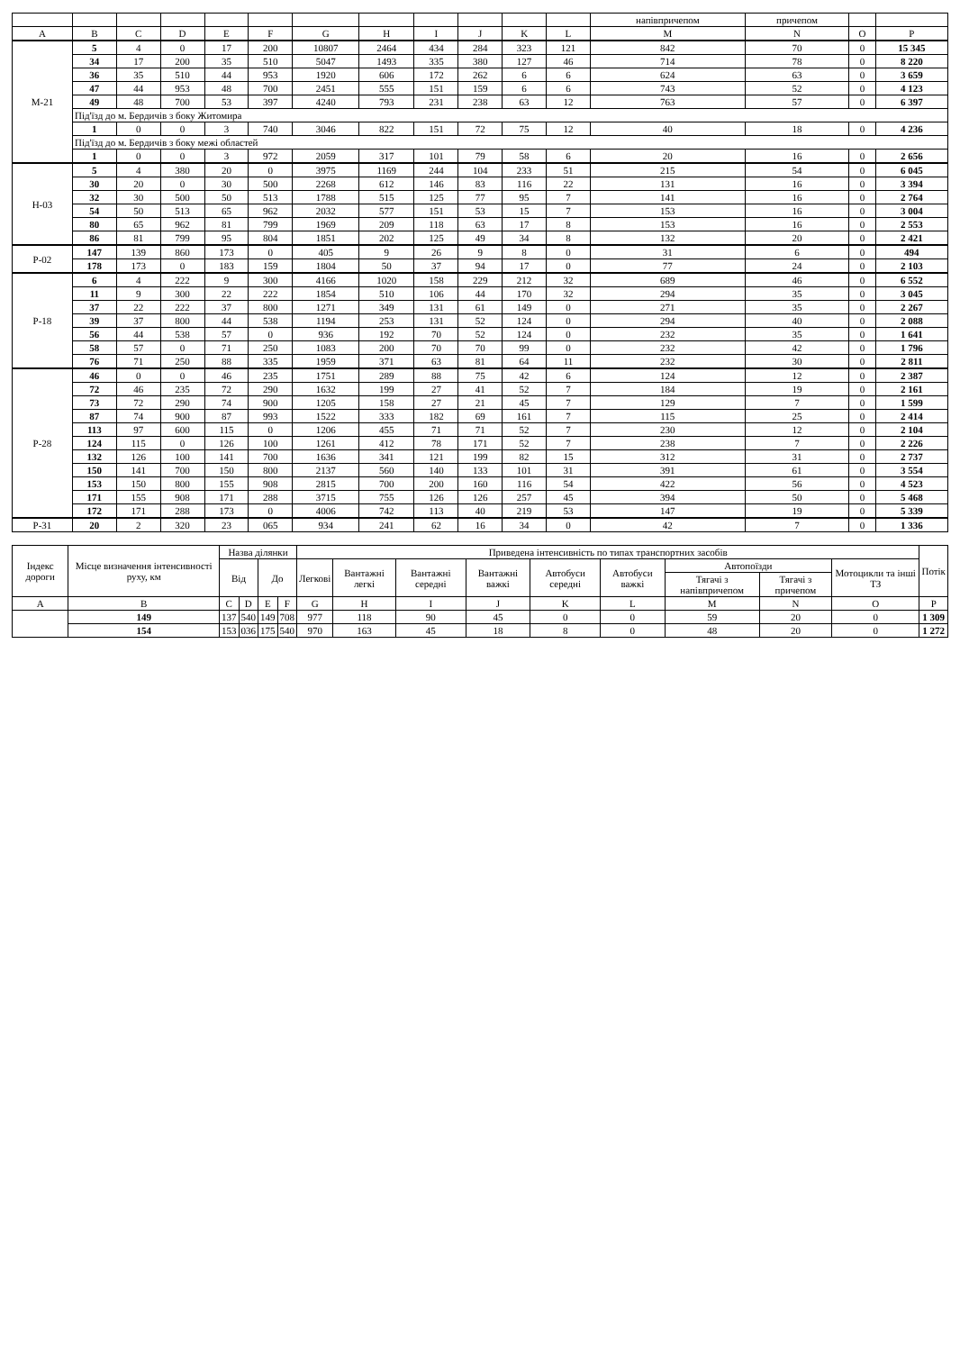| | | | | | | | | | | | | напівпричепом | причепом | | |
| --- | --- | --- | --- | --- | --- | --- | --- | --- | --- | --- | --- | --- | --- | --- | --- |
| A | B | C | D | E | F | G | H | I | J | K | L | M | N | O | P |
| М-21 | 5 | 4 | 0 | 17 | 200 | 10807 | 2464 | 434 | 284 | 323 | 121 | 842 | 70 | 0 | 15 345 |
| | 34 | 17 | 200 | 35 | 510 | 5047 | 1493 | 335 | 380 | 127 | 46 | 714 | 78 | 0 | 8 220 |
| | 36 | 35 | 510 | 44 | 953 | 1920 | 606 | 172 | 262 | 6 | 6 | 624 | 63 | 0 | 3 659 |
| | 47 | 44 | 953 | 48 | 700 | 2451 | 555 | 151 | 159 | 6 | 6 | 743 | 52 | 0 | 4 123 |
| | 49 | 48 | 700 | 53 | 397 | 4240 | 793 | 231 | 238 | 63 | 12 | 763 | 57 | 0 | 6 397 |
| | Під'їзд до м. Бердичів з боку Житомира | | | | | | | | | | | | | | |
| | 1 | 0 | 0 | 3 | 740 | 3046 | 822 | 151 | 72 | 75 | 12 | 40 | 18 | 0 | 4 236 |
| | Під'їзд до м. Бердичів з боку межі областей | | | | | | | | | | | | | | |
| | 1 | 0 | 0 | 3 | 972 | 2059 | 317 | 101 | 79 | 58 | 6 | 20 | 16 | 0 | 2 656 |
| Н-03 | 5 | 4 | 380 | 20 | 0 | 3975 | 1169 | 244 | 104 | 233 | 51 | 215 | 54 | 0 | 6 045 |
| | 30 | 20 | 0 | 30 | 500 | 2268 | 612 | 146 | 83 | 116 | 22 | 131 | 16 | 0 | 3 394 |
| | 32 | 30 | 500 | 50 | 513 | 1788 | 515 | 125 | 77 | 95 | 7 | 141 | 16 | 0 | 2 764 |
| | 54 | 50 | 513 | 65 | 962 | 2032 | 577 | 151 | 53 | 15 | 7 | 153 | 16 | 0 | 3 004 |
| | 80 | 65 | 962 | 81 | 799 | 1969 | 209 | 118 | 63 | 17 | 8 | 153 | 16 | 0 | 2 553 |
| | 86 | 81 | 799 | 95 | 804 | 1851 | 202 | 125 | 49 | 34 | 8 | 132 | 20 | 0 | 2 421 |
| Р-02 | 147 | 139 | 860 | 173 | 0 | 405 | 9 | 26 | 9 | 8 | 0 | 31 | 6 | 0 | 494 |
| | 178 | 173 | 0 | 183 | 159 | 1804 | 50 | 37 | 94 | 17 | 0 | 77 | 24 | 0 | 2 103 |
| Р-18 | 6 | 4 | 222 | 9 | 300 | 4166 | 1020 | 158 | 229 | 212 | 32 | 689 | 46 | 0 | 6 552 |
| | 11 | 9 | 300 | 22 | 222 | 1854 | 510 | 106 | 44 | 170 | 32 | 294 | 35 | 0 | 3 045 |
| | 37 | 22 | 222 | 37 | 800 | 1271 | 349 | 131 | 61 | 149 | 0 | 271 | 35 | 0 | 2 267 |
| | 39 | 37 | 800 | 44 | 538 | 1194 | 253 | 131 | 52 | 124 | 0 | 294 | 40 | 0 | 2 088 |
| | 56 | 44 | 538 | 57 | 0 | 936 | 192 | 70 | 52 | 124 | 0 | 232 | 35 | 0 | 1 641 |
| | 58 | 57 | 0 | 71 | 250 | 1083 | 200 | 70 | 70 | 99 | 0 | 232 | 42 | 0 | 1 796 |
| | 76 | 71 | 250 | 88 | 335 | 1959 | 371 | 63 | 81 | 64 | 11 | 232 | 30 | 0 | 2 811 |
| Р-28 | 46 | 0 | 0 | 46 | 235 | 1751 | 289 | 88 | 75 | 42 | 6 | 124 | 12 | 0 | 2 387 |
| | 72 | 46 | 235 | 72 | 290 | 1632 | 199 | 27 | 41 | 52 | 7 | 184 | 19 | 0 | 2 161 |
| | 73 | 72 | 290 | 74 | 900 | 1205 | 158 | 27 | 21 | 45 | 7 | 129 | 7 | 0 | 1 599 |
| | 87 | 74 | 900 | 87 | 993 | 1522 | 333 | 182 | 69 | 161 | 7 | 115 | 25 | 0 | 2 414 |
| | 113 | 97 | 600 | 115 | 0 | 1206 | 455 | 71 | 71 | 52 | 7 | 230 | 12 | 0 | 2 104 |
| | 124 | 115 | 0 | 126 | 100 | 1261 | 412 | 78 | 171 | 52 | 7 | 238 | 7 | 0 | 2 226 |
| | 132 | 126 | 100 | 141 | 700 | 1636 | 341 | 121 | 199 | 82 | 15 | 312 | 31 | 0 | 2 737 |
| | 150 | 141 | 700 | 150 | 800 | 2137 | 560 | 140 | 133 | 101 | 31 | 391 | 61 | 0 | 3 554 |
| | 153 | 150 | 800 | 155 | 908 | 2815 | 700 | 200 | 160 | 116 | 54 | 422 | 56 | 0 | 4 523 |
| | 171 | 155 | 908 | 171 | 288 | 3715 | 755 | 126 | 126 | 257 | 45 | 394 | 50 | 0 | 5 468 |
| | 172 | 171 | 288 | 173 | 0 | 4006 | 742 | 113 | 40 | 219 | 53 | 147 | 19 | 0 | 5 339 |
| Р-31 | 20 | 2 | 320 | 23 | 065 | 934 | 241 | 62 | 16 | 34 | 0 | 42 | 7 | 0 | 1 336 |
| Індекс дороги | Місце визначення інтенсивності руху, км | Назва ділянки | | | | Приведена інтенсивність по типах транспортних засобів | | | | | | | | | Потік |
| --- | --- | --- | --- | --- | --- | --- | --- | --- | --- | --- | --- | --- | --- | --- | --- |
| | | Від | | До | | Легкові | Вантажні легкі | Вантажні середні | Вантажні важкі | Автобуси середні | Автобуси важкі | Автопоїзди | | Мотоцикли та інші ТЗ | |
| | | | | | | | | | | | | Тягачі з напівпричепом | Тягачі з причепом | | |
| A | B | C | D | E | F | G | H | I | J | K | L | M | N | O | P |
| | 149 | 137 | 540 | 149 | 708 | 977 | 118 | 90 | 45 | 0 | 0 | 59 | 20 | 0 | 1 309 |
| | 154 | 153 | 036 | 175 | 540 | 970 | 163 | 45 | 18 | 8 | 0 | 48 | 20 | 0 | 1 272 |